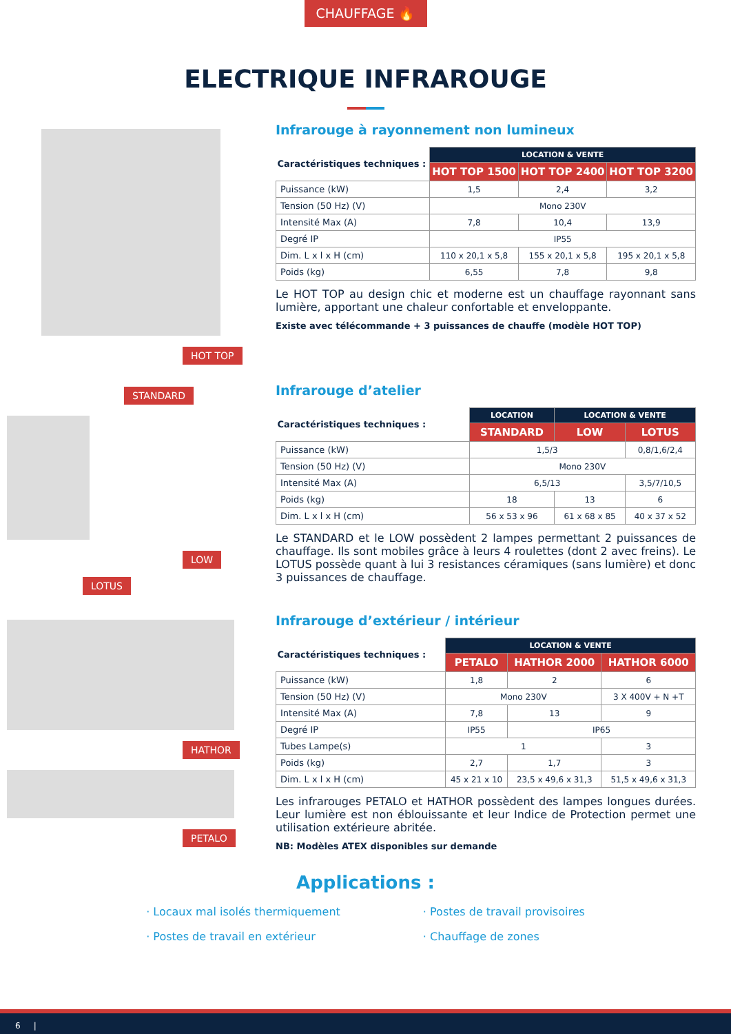CHAUFFAGE 🔥
ELECTRIQUE INFRAROUGE
HOT TOP
Infrarouge à rayonnement non lumineux
| Caractéristiques techniques : | LOCATION & VENTE | | |
| --- | --- | --- | --- |
| | HOT TOP 1500 | HOT TOP 2400 | HOT TOP 3200 |
| Puissance (kW) | 1,5 | 2,4 | 3,2 |
| Tension (50 Hz) (V) | Mono 230V | | |
| Intensité Max (A) | 7,8 | 10,4 | 13,9 |
| Degré IP | IP55 | | |
| Dim. L x l x H (cm) | 110 x 20,1 x 5,8 | 155 x 20,1 x 5,8 | 195 x 20,1 x 5,8 |
| Poids (kg) | 6,55 | 7,8 | 9,8 |
Le HOT TOP au design chic et moderne est un chauffage rayonnant sans lumière, apportant une chaleur confortable et enveloppante.
Existe avec télécommande + 3 puissances de chauffe (modèle HOT TOP)
STANDARD LOW
LOTUS
Infrarouge d’atelier
| Caractéristiques techniques : | LOCATION | LOCATION & VENTE | |
| --- | --- | --- | --- |
| | STANDARD | LOW | LOTUS |
| Puissance (kW) | 1,5/3 | | 0,8/1,6/2,4 |
| Tension (50 Hz) (V) | Mono 230V | | |
| Intensité Max (A) | 6,5/13 | | 3,5/7/10,5 |
| Poids (kg) | 18 | 13 | 6 |
| Dim. L x l x H (cm) | 56 x 53 x 96 | 61 x 68 x 85 | 40 x 37 x 52 |
Le STANDARD et le LOW possèdent 2 lampes permettant 2 puissances de chauffage. Ils sont mobiles grâce à leurs 4 roulettes (dont 2 avec freins). Le LOTUS possède quant à lui 3 resistances céramiques (sans lumière) et donc 3 puissances de chauffage.
HATHOR PETALO
Infrarouge d’extérieur / intérieur
| Caractéristiques techniques : | LOCATION & VENTE | | |
| --- | --- | --- | --- |
| | PETALO | HATHOR 2000 | HATHOR 6000 |
| Puissance (kW) | 1,8 | 2 | 6 |
| Tension (50 Hz) (V) | Mono 230V | | 3 X 400V + N +T |
| Intensité Max (A) | 7,8 | 13 | 9 |
| Degré IP | IP55 | IP65 | |
| Tubes Lampe(s) | 1 | | 3 |
| Poids (kg) | 2,7 | 1,7 | 3 |
| Dim. L x l x H (cm) | 45 x 21 x 10 | 23,5 x 49,6 x 31,3 | 51,5 x 49,6 x 31,3 |
Les infrarouges PETALO et HATHOR possèdent des lampes longues durées. Leur lumière est non éblouissante et leur Indice de Protection permet une utilisation extérieure abritée.
NB: Modèles ATEX disponibles sur demande
Applications :
· Locaux mal isolés thermiquement
· Postes de travail en extérieur
· Postes de travail provisoires
· Chauffage de zones
6 |